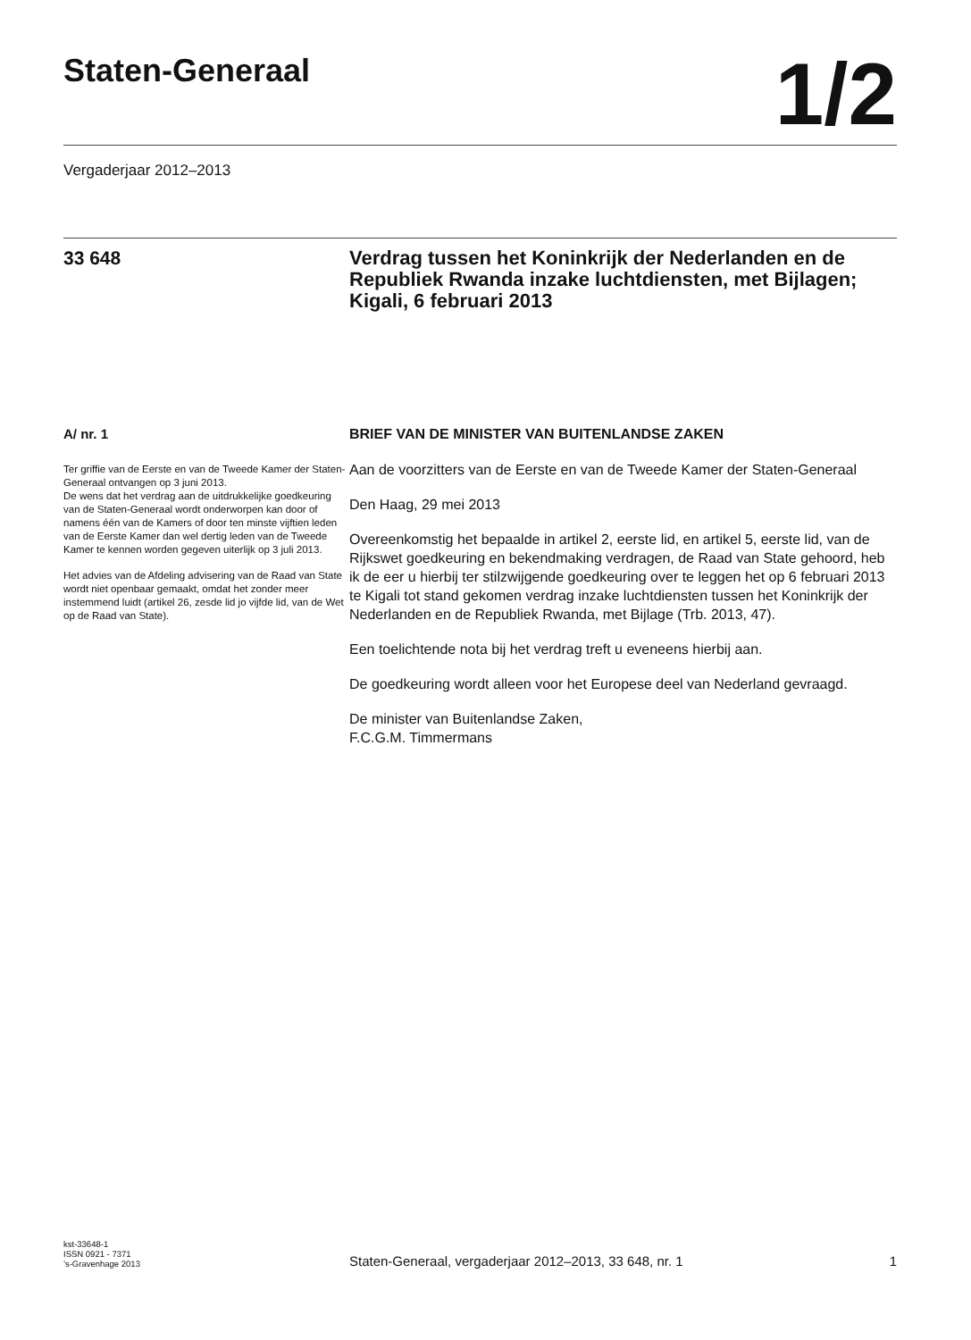Staten-Generaal
1/2
Vergaderjaar 2012–2013
33 648
Verdrag tussen het Koninkrijk der Nederlanden en de Republiek Rwanda inzake luchtdiensten, met Bijlagen; Kigali, 6 februari 2013
A/ nr. 1
Ter griffie van de Eerste en van de Tweede Kamer der Staten-Generaal ontvangen op 3 juni 2013.
De wens dat het verdrag aan de uitdrukkelijke goedkeuring van de Staten-Generaal wordt onderworpen kan door of namens één van de Kamers of door ten minste vijftien leden van de Eerste Kamer dan wel dertig leden van de Tweede Kamer te kennen worden gegeven uiterlijk op 3 juli 2013.
Het advies van de Afdeling advisering van de Raad van State wordt niet openbaar gemaakt, omdat het zonder meer instemmend luidt (artikel 26, zesde lid jo vijfde lid, van de Wet op de Raad van State).
BRIEF VAN DE MINISTER VAN BUITENLANDSE ZAKEN
Aan de voorzitters van de Eerste en van de Tweede Kamer der Staten-Generaal
Den Haag, 29 mei 2013
Overeenkomstig het bepaalde in artikel 2, eerste lid, en artikel 5, eerste lid, van de Rijkswet goedkeuring en bekendmaking verdragen, de Raad van State gehoord, heb ik de eer u hierbij ter stilzwijgende goedkeuring over te leggen het op 6 februari 2013 te Kigali tot stand gekomen verdrag inzake luchtdiensten tussen het Koninkrijk der Nederlanden en de Republiek Rwanda, met Bijlage (Trb. 2013, 47).
Een toelichtende nota bij het verdrag treft u eveneens hierbij aan.
De goedkeuring wordt alleen voor het Europese deel van Nederland gevraagd.
De minister van Buitenlandse Zaken,
F.C.G.M. Timmermans
kst-33648-1
ISSN 0921 - 7371
’s-Gravenhage 2013
Staten-Generaal, vergaderjaar 2012–2013, 33 648, nr. 1 1